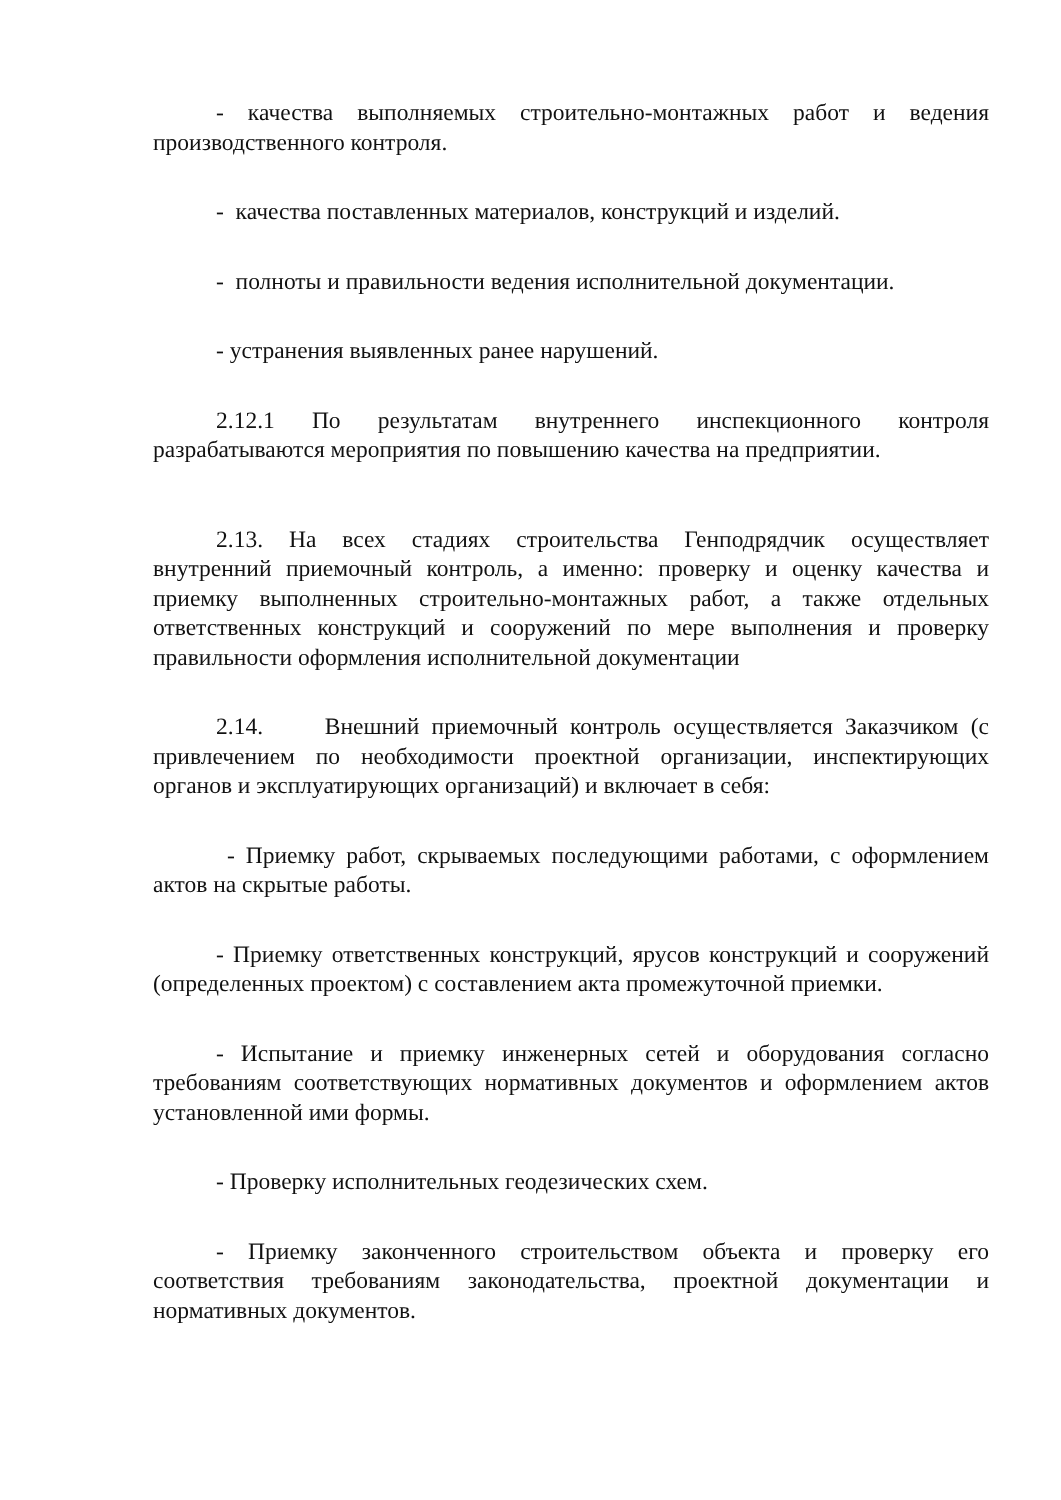- качества выполняемых строительно-монтажных работ и ведения производственного контроля.
- качества поставленных материалов, конструкций и изделий.
- полноты и правильности ведения исполнительной документации.
- устранения выявленных ранее нарушений.
2.12.1 По результатам внутреннего инспекционного контроля разрабатываются мероприятия по повышению качества на предприятии.
2.13. На всех стадиях строительства Генподрядчик осуществляет внутренний приемочный контроль, а именно: проверку и оценку качества и приемку выполненных строительно-монтажных работ, а также отдельных ответственных конструкций и сооружений по мере выполнения и проверку правильности оформления исполнительной документации
2.14. Внешний приемочный контроль осуществляется Заказчиком (с привлечением по необходимости проектной организации, инспектирующих органов и эксплуатирующих организаций) и включает в себя:
- Приемку работ, скрываемых последующими работами, с оформлением актов на скрытые работы.
- Приемку ответственных конструкций, ярусов конструкций и сооружений (определенных проектом) с составлением акта промежуточной приемки.
- Испытание и приемку инженерных сетей и оборудования согласно требованиям соответствующих нормативных документов и оформлением актов установленной ими формы.
- Проверку исполнительных геодезических схем.
- Приемку законченного строительством объекта и проверку его соответствия требованиям законодательства, проектной документации и нормативных документов.